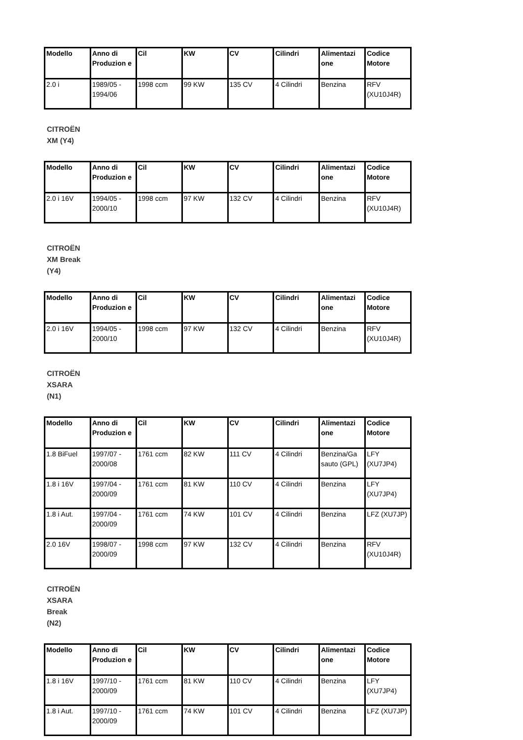| Modello | Anno di Produzion e | Cil | KW | CV | Cilindri | Alimentazi one | Codice Motore |
| --- | --- | --- | --- | --- | --- | --- | --- |
| 2.0 i | 1989/05 - 1994/06 | 1998 ccm | 99 KW | 135 CV | 4 Cilindri | Benzina | RFV (XU10J4R) |
CITROËN
XM (Y4)
| Modello | Anno di Produzion e | Cil | KW | CV | Cilindri | Alimentazi one | Codice Motore |
| --- | --- | --- | --- | --- | --- | --- | --- |
| 2.0 i 16V | 1994/05 - 2000/10 | 1998 ccm | 97 KW | 132 CV | 4 Cilindri | Benzina | RFV (XU10J4R) |
CITROËN
XM Break
(Y4)
| Modello | Anno di Produzion e | Cil | KW | CV | Cilindri | Alimentazi one | Codice Motore |
| --- | --- | --- | --- | --- | --- | --- | --- |
| 2.0 i 16V | 1994/05 - 2000/10 | 1998 ccm | 97 KW | 132 CV | 4 Cilindri | Benzina | RFV (XU10J4R) |
CITROËN
XSARA
(N1)
| Modello | Anno di Produzion e | Cil | KW | CV | Cilindri | Alimentazi one | Codice Motore |
| --- | --- | --- | --- | --- | --- | --- | --- |
| 1.8 BiFuel | 1997/07 - 2000/08 | 1761 ccm | 82 KW | 111 CV | 4 Cilindri | Benzina/Ga sauto (GPL) | LFY (XU7JP4) |
| 1.8 i 16V | 1997/04 - 2000/09 | 1761 ccm | 81 KW | 110 CV | 4 Cilindri | Benzina | LFY (XU7JP4) |
| 1.8 i Aut. | 1997/04 - 2000/09 | 1761 ccm | 74 KW | 101 CV | 4 Cilindri | Benzina | LFZ (XU7JP) |
| 2.0 16V | 1998/07 - 2000/09 | 1998 ccm | 97 KW | 132 CV | 4 Cilindri | Benzina | RFV (XU10J4R) |
CITROËN
XSARA
Break
(N2)
| Modello | Anno di Produzion e | Cil | KW | CV | Cilindri | Alimentazi one | Codice Motore |
| --- | --- | --- | --- | --- | --- | --- | --- |
| 1.8 i 16V | 1997/10 - 2000/09 | 1761 ccm | 81 KW | 110 CV | 4 Cilindri | Benzina | LFY (XU7JP4) |
| 1.8 i Aut. | 1997/10 - 2000/09 | 1761 ccm | 74 KW | 101 CV | 4 Cilindri | Benzina | LFZ (XU7JP) |